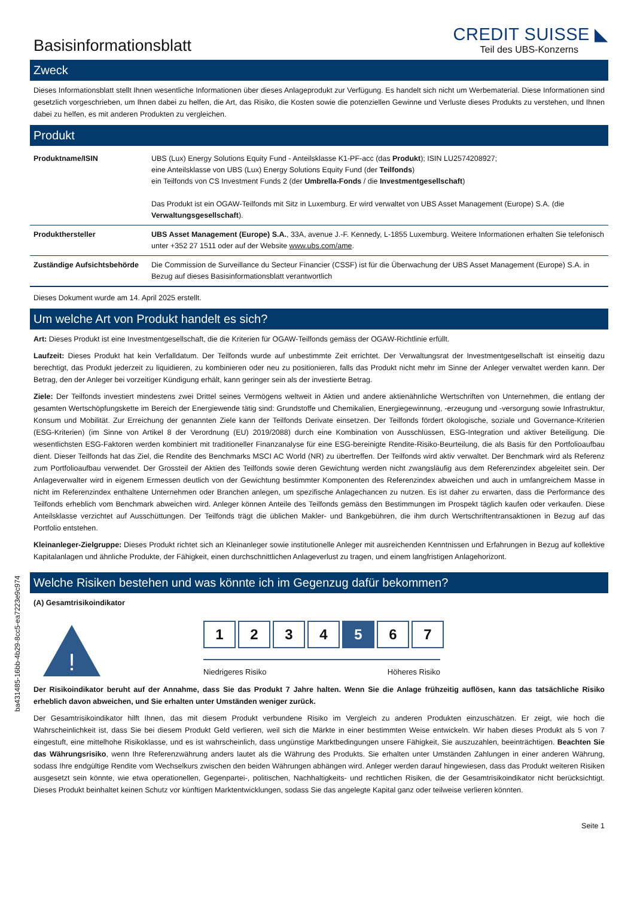Basisinformationsblatt
CREDIT SUISSE ◣
Teil des UBS-Konzerns
Zweck
Dieses Informationsblatt stellt Ihnen wesentliche Informationen über dieses Anlageprodukt zur Verfügung. Es handelt sich nicht um Werbematerial. Diese Informationen sind gesetzlich vorgeschrieben, um Ihnen dabei zu helfen, die Art, das Risiko, die Kosten sowie die potenziellen Gewinne und Verluste dieses Produkts zu verstehen, und Ihnen dabei zu helfen, es mit anderen Produkten zu vergleichen.
Produkt
| Produktname/ISIN | UBS (Lux) Energy Solutions Equity Fund - Anteilsklasse K1-PF-acc (das Produkt ); ISIN LU2574208927; eine Anteilsklasse von UBS (Lux) Energy Solutions Equity Fund (der Teilfonds ) ein Teilfonds von CS Investment Funds 2 (der Umbrella-Fonds / die Investmentgesellschaft ) Das Produkt ist ein OGAW-Teilfonds mit Sitz in Luxemburg. Er wird verwaltet von UBS Asset Management (Europe) S.A. (die Verwaltungsgesellschaft ). |
| Produkthersteller | UBS Asset Management (Europe) S.A. , 33A, avenue J.-F. Kennedy, L-1855 Luxemburg. Weitere Informationen erhalten Sie telefonisch unter +352 27 1511 oder auf der Website www.ubs.com/ame . |
| Zuständige Aufsichtsbehörde | Die Commission de Surveillance du Secteur Financier (CSSF) ist für die Überwachung der UBS Asset Management (Europe) S.A. in Bezug auf dieses Basisinformationsblatt verantwortlich |
Dieses Dokument wurde am 14. April 2025 erstellt.
Um welche Art von Produkt handelt es sich?
Art: Dieses Produkt ist eine Investmentgesellschaft, die die Kriterien für OGAW-Teilfonds gemäss der OGAW-Richtlinie erfüllt.
Laufzeit: Dieses Produkt hat kein Verfalldatum. Der Teilfonds wurde auf unbestimmte Zeit errichtet. Der Verwaltungsrat der Investmentgesellschaft ist einseitig dazu berechtigt, das Produkt jederzeit zu liquidieren, zu kombinieren oder neu zu positionieren, falls das Produkt nicht mehr im Sinne der Anleger verwaltet werden kann. Der Betrag, den der Anleger bei vorzeitiger Kündigung erhält, kann geringer sein als der investierte Betrag.
Ziele: Der Teilfonds investiert mindestens zwei Drittel seines Vermögens weltweit in Aktien und andere aktienähnliche Wertschriften von Unternehmen, die entlang der gesamten Wertschöpfungskette im Bereich der Energiewende tätig sind: Grundstoffe und Chemikalien, Energiegewinnung, -erzeugung und -versorgung sowie Infrastruktur, Konsum und Mobilität. Zur Erreichung der genannten Ziele kann der Teilfonds Derivate einsetzen. Der Teilfonds fördert ökologische, soziale und Governance-Kriterien (ESG-Kriterien) (im Sinne von Artikel 8 der Verordnung (EU) 2019/2088) durch eine Kombination von Ausschlüssen, ESG-Integration und aktiver Beteiligung. Die wesentlichsten ESG-Faktoren werden kombiniert mit traditioneller Finanzanalyse für eine ESG-bereinigte Rendite-Risiko-Beurteilung, die als Basis für den Portfolioaufbau dient. Dieser Teilfonds hat das Ziel, die Rendite des Benchmarks MSCI AC World (NR) zu übertreffen. Der Teilfonds wird aktiv verwaltet. Der Benchmark wird als Referenz zum Portfolioaufbau verwendet. Der Grossteil der Aktien des Teilfonds sowie deren Gewichtung werden nicht zwangsläufig aus dem Referenzindex abgeleitet sein. Der Anlageverwalter wird in eigenem Ermessen deutlich von der Gewichtung bestimmter Komponenten des Referenzindex abweichen und auch in umfangreichem Masse in nicht im Referenzindex enthaltene Unternehmen oder Branchen anlegen, um spezifische Anlagechancen zu nutzen. Es ist daher zu erwarten, dass die Performance des Teilfonds erheblich vom Benchmark abweichen wird. Anleger können Anteile des Teilfonds gemäss den Bestimmungen im Prospekt täglich kaufen oder verkaufen. Diese Anteilsklasse verzichtet auf Ausschüttungen. Der Teilfonds trägt die üblichen Makler- und Bankgebühren, die ihm durch Wertschriftentransaktionen in Bezug auf das Portfolio entstehen.
Kleinanleger-Zielgruppe: Dieses Produkt richtet sich an Kleinanleger sowie institutionelle Anleger mit ausreichenden Kenntnissen und Erfahrungen in Bezug auf kollektive Kapitalanlagen und ähnliche Produkte, der Fähigkeit, einen durchschnittlichen Anlageverlust zu tragen, und einem langfristigen Anlagehorizont.
Welche Risiken bestehen und was könnte ich im Gegenzug dafür bekommen?
(A) Gesamtrisikoindikator
!
1 2 3 4 5 6 7
Niedrigeres Risiko Höheres Risiko
Der Risikoindikator beruht auf der Annahme, dass Sie das Produkt 7 Jahre halten. Wenn Sie die Anlage frühzeitig auflösen, kann das tatsächliche Risiko erheblich davon abweichen, und Sie erhalten unter Umständen weniger zurück.
Der Gesamtrisikoindikator hilft Ihnen, das mit diesem Produkt verbundene Risiko im Vergleich zu anderen Produkten einzuschätzen. Er zeigt, wie hoch die Wahrscheinlichkeit ist, dass Sie bei diesem Produkt Geld verlieren, weil sich die Märkte in einer bestimmten Weise entwickeln. Wir haben dieses Produkt als 5 von 7 eingestuft, eine mittelhohe Risikoklasse, und es ist wahrscheinlich, dass ungünstige Marktbedingungen unsere Fähigkeit, Sie auszuzahlen, beeinträchtigen. Beachten Sie das Währungsrisiko, wenn Ihre Referenzwährung anders lautet als die Währung des Produkts. Sie erhalten unter Umständen Zahlungen in einer anderen Währung, sodass Ihre endgültige Rendite vom Wechselkurs zwischen den beiden Währungen abhängen wird. Anleger werden darauf hingewiesen, dass das Produkt weiteren Risiken ausgesetzt sein könnte, wie etwa operationellen, Gegenpartei-, politischen, Nachhaltigkeits- und rechtlichen Risiken, die der Gesamtrisikoindikator nicht berücksichtigt. Dieses Produkt beinhaltet keinen Schutz vor künftigen Marktentwicklungen, sodass Sie das angelegte Kapital ganz oder teilweise verlieren könnten.
Seite 1
ba431485-16bb-4b29-8cc5-ea7223e9c974